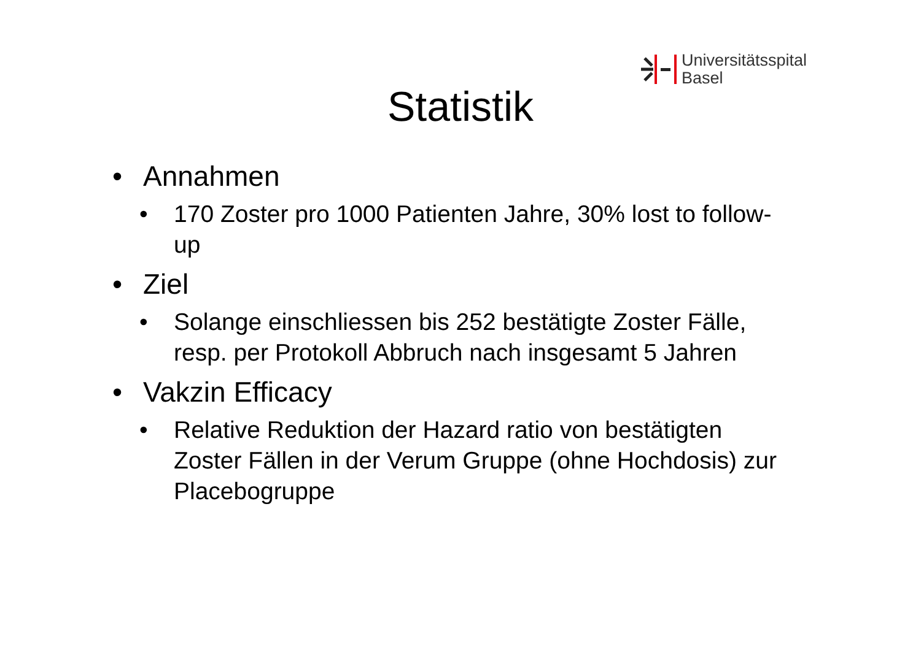Universitätsspital
Basel
Statistik
• Annahmen
• 170 Zoster pro 1000 Patienten Jahre, 30% lost to follow-up
• Ziel
• Solange einschliessen bis 252 bestätigte Zoster Fälle, resp. per Protokoll Abbruch nach insgesamt 5 Jahren
• Vakzin Efficacy
• Relative Reduktion der Hazard ratio von bestätigten Zoster Fällen in der Verum Gruppe (ohne Hochdosis) zur Placebogruppe